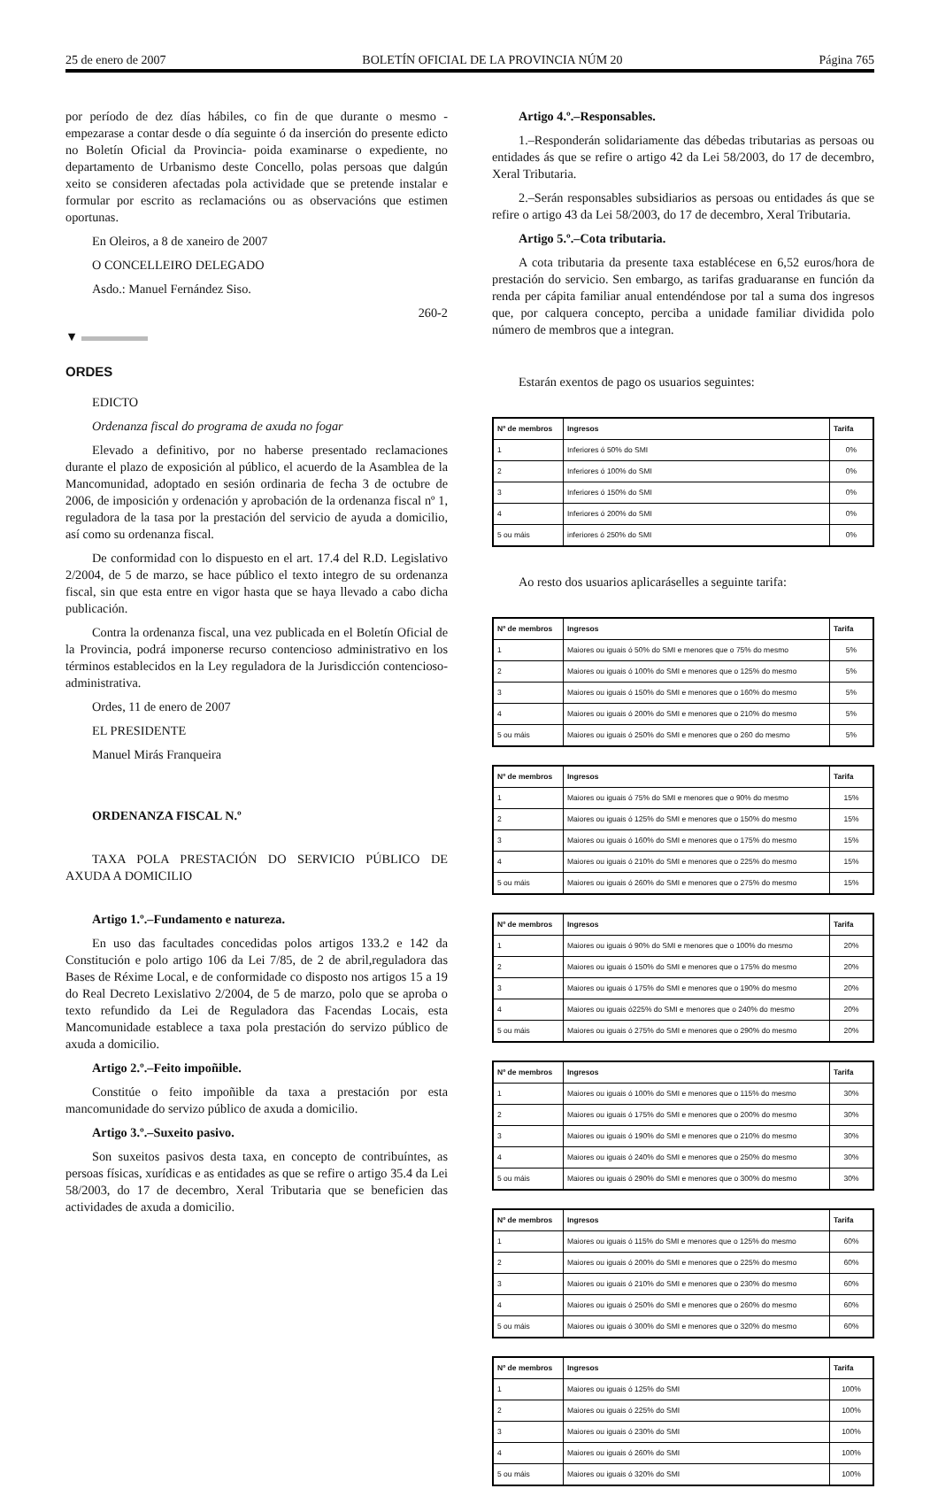25 de enero de 2007 BOLETÍN OFICIAL DE LA PROVINCIA NÚM 20 Página 765
por período de dez días hábiles, co fin de que durante o mesmo -empezarase a contar desde o día seguinte ó da inserción do presente edicto no Boletín Oficial da Provincia- poida examinarse o expediente, no departamento de Urbanismo deste Concello, polas persoas que dalgún xeito se consideren afectadas pola actividade que se pretende instalar e formular por escrito as reclamacións ou as observacións que estimen oportunas.
En Oleiros, a 8 de xaneiro de 2007
O CONCELLEIRO DELEGADO
Asdo.: Manuel Fernández Siso.
260-2
▼
ORDES
EDICTO
Ordenanza fiscal do programa de axuda no fogar
Elevado a definitivo, por no haberse presentado reclamaciones durante el plazo de exposición al público, el acuerdo de la Asamblea de la Mancomunidad, adoptado en sesión ordinaria de fecha 3 de octubre de 2006, de imposición y ordenación y aprobación de la ordenanza fiscal nº 1, reguladora de la tasa por la prestación del servicio de ayuda a domicilio, así como su ordenanza fiscal.
De conformidad con lo dispuesto en el art. 17.4 del R.D. Legislativo 2/2004, de 5 de marzo, se hace público el texto integro de su ordenanza fiscal, sin que esta entre en vigor hasta que se haya llevado a cabo dicha publicación.
Contra la ordenanza fiscal, una vez publicada en el Boletín Oficial de la Provincia, podrá imponerse recurso contencioso administrativo en los términos establecidos en la Ley reguladora de la Jurisdicción contencioso-administrativa.
Ordes, 11 de enero de 2007
EL PRESIDENTE
Manuel Mirás Franqueira
ORDENANZA FISCAL N.º
TAXA POLA PRESTACIÓN DO SERVICIO PÚBLICO DE AXUDA A DOMICILIO
Artigo 1.º.–Fundamento e natureza.
En uso das facultades concedidas polos artigos 133.2 e 142 da Constitución e polo artigo 106 da Lei 7/85, de 2 de abril,reguladora das Bases de Réxime Local, e de conformidade co disposto nos artigos 15 a 19 do Real Decreto Lexislativo 2/2004, de 5 de marzo, polo que se aproba o texto refundido da Lei de Reguladora das Facendas Locais, esta Mancomunidade establece a taxa pola prestación do servizo público de axuda a domicilio.
Artigo 2.º.–Feito impoñible.
Constitúe o feito impoñible da taxa a prestación por esta mancomunidade do servizo público de axuda a domicilio.
Artigo 3.º.–Suxeito pasivo.
Son suxeitos pasivos desta taxa, en concepto de contribuíntes, as persoas físicas, xurídicas e as entidades as que se refire o artigo 35.4 da Lei 58/2003, do 17 de decembro, Xeral Tributaria que se beneficien das actividades de axuda a domicilio.
Artigo 4.º.–Responsables.
1.–Responderán solidariamente das débedas tributarias as persoas ou entidades ás que se refire o artigo 42 da Lei 58/2003, do 17 de decembro, Xeral Tributaria.
2.–Serán responsables subsidiarios as persoas ou entidades ás que se refire o artigo 43 da Lei 58/2003, do 17 de decembro, Xeral Tributaria.
Artigo 5.º.–Cota tributaria.
A cota tributaria da presente taxa establécese en 6,52 euros/hora de prestación do servicio. Sen embargo, as tarifas graduaranse en función da renda per cápita familiar anual entendéndose por tal a suma dos ingresos que, por calquera concepto, perciba a unidade familiar dividida polo número de membros que a integran.
Estarán exentos de pago os usuarios seguintes:
| Nº de membros | Ingresos | Tarifa |
| --- | --- | --- |
| 1 | Inferiores ó 50% do SMI | 0% |
| 2 | Inferiores ó 100% do SMI | 0% |
| 3 | Inferiores ó 150% do SMI | 0% |
| 4 | Inferiores ó 200% do SMI | 0% |
| 5 ou máis | inferiores ó 250% do SMI | 0% |
Ao resto dos usuarios aplicaráselles a seguinte tarifa:
| Nº de membros | Ingresos | Tarifa |
| --- | --- | --- |
| 1 | Maiores ou iguais ó 50% do SMI e menores que o 75% do mesmo | 5% |
| 2 | Maiores ou iguais ó 100% do SMI e menores que o 125% do mesmo | 5% |
| 3 | Maiores ou iguais ó 150% do SMI e menores que o 160% do mesmo | 5% |
| 4 | Maiores ou iguais ó 200% do SMI e menores que o 210% do mesmo | 5% |
| 5 ou máis | Maiores ou iguais ó 250% do SMI e menores que o 260 do mesmo | 5% |
| Nº de membros | Ingresos | Tarifa |
| --- | --- | --- |
| 1 | Maiores ou iguais ó 75% do SMI e menores que o 90% do mesmo | 15% |
| 2 | Maiores ou iguais ó 125% do SMI e menores que o 150% do mesmo | 15% |
| 3 | Maiores ou iguais ó 160% do SMI e menores que o 175% do mesmo | 15% |
| 4 | Maiores ou iguais ó 210% do SMI e menores que o 225% do mesmo | 15% |
| 5 ou máis | Maiores ou iguais ó 260% do SMI e menores que o 275% do mesmo | 15% |
| Nº de membros | Ingresos | Tarifa |
| --- | --- | --- |
| 1 | Maiores ou iguais ó 90% do SMI e menores que o 100% do mesmo | 20% |
| 2 | Maiores ou iguais ó 150% do SMI e menores que o 175% do mesmo | 20% |
| 3 | Maiores ou iguais ó 175% do SMI e menores que o 190% do mesmo | 20% |
| 4 | Maiores ou iguais ó225% do SMI e menores que o 240% do mesmo | 20% |
| 5 ou máis | Maiores ou iguais ó 275% do SMI e menores que o 290% do mesmo | 20% |
| Nº de membros | Ingresos | Tarifa |
| --- | --- | --- |
| 1 | Maiores ou iguais ó 100% do SMI e menores que o 115% do mesmo | 30% |
| 2 | Maiores ou iguais ó 175% do SMI e menores que o 200% do mesmo | 30% |
| 3 | Maiores ou iguais ó 190% do SMI e menores que o 210% do mesmo | 30% |
| 4 | Maiores ou iguais ó 240% do SMI e menores que o 250% do mesmo | 30% |
| 5 ou máis | Maiores ou iguais ó 290% do SMI e menores que o 300% do mesmo | 30% |
| Nº de membros | Ingresos | Tarifa |
| --- | --- | --- |
| 1 | Maiores ou iguais ó 115% do SMI e menores que o 125% do mesmo | 60% |
| 2 | Maiores ou iguais ó 200% do SMI e menores que o 225% do mesmo | 60% |
| 3 | Maiores ou iguais ó 210% do SMI e menores que o 230% do mesmo | 60% |
| 4 | Maiores ou iguais ó 250% do SMI e menores que o 260% do mesmo | 60% |
| 5 ou máis | Maiores ou iguais ó 300% do SMI e menores que o 320% do mesmo | 60% |
| Nº de membros | Ingresos | Tarifa |
| --- | --- | --- |
| 1 | Maiores ou iguais ó 125% do SMI | 100% |
| 2 | Maiores ou iguais ó 225% do SMI | 100% |
| 3 | Maiores ou iguais ó 230% do SMI | 100% |
| 4 | Maiores ou iguais ó 260% do SMI | 100% |
| 5 ou máis | Maiores ou iguais ó 320% do SMI | 100% |